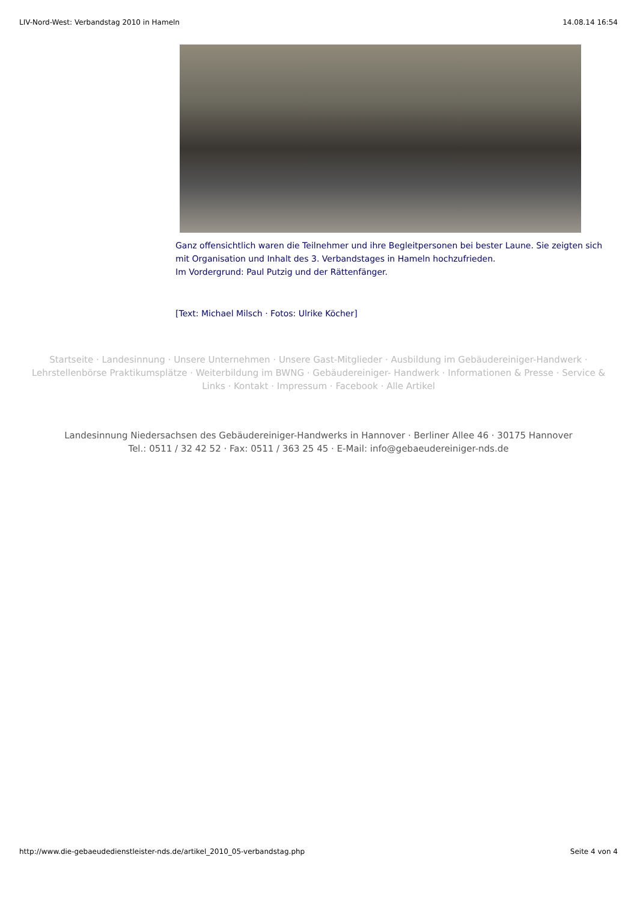LIV-Nord-West: Verbandstag 2010 in Hameln 14.08.14 16:54
Ganz offensichtlich waren die Teilnehmer und ihre Begleitpersonen bei bester Laune. Sie zeigten sich mit Organisation und Inhalt des 3. Verbandstages in Hameln hochzufrieden.
Im Vordergrund: Paul Putzig und der Rättenfänger.
[Text: Michael Milsch · Fotos: Ulrike Köcher]
Startseite · Landesinnung · Unsere Unternehmen · Unsere Gast-Mitglieder · Ausbildung im Gebäudereiniger-Handwerk · Lehrstellenbörse Praktikumsplätze · Weiterbildung im BWNG · Gebäudereiniger- Handwerk · Informationen & Presse · Service & Links · Kontakt · Impressum · Facebook · Alle Artikel
Landesinnung Niedersachsen des Gebäudereiniger-Handwerks in Hannover · Berliner Allee 46 · 30175 Hannover
Tel.: 0511 / 32 42 52 · Fax: 0511 / 363 25 45 · E-Mail: info@gebaeudereiniger-nds.de
http://www.die-gebaeudedienstleister-nds.de/artikel_2010_05-verbandstag.php Seite 4 von 4